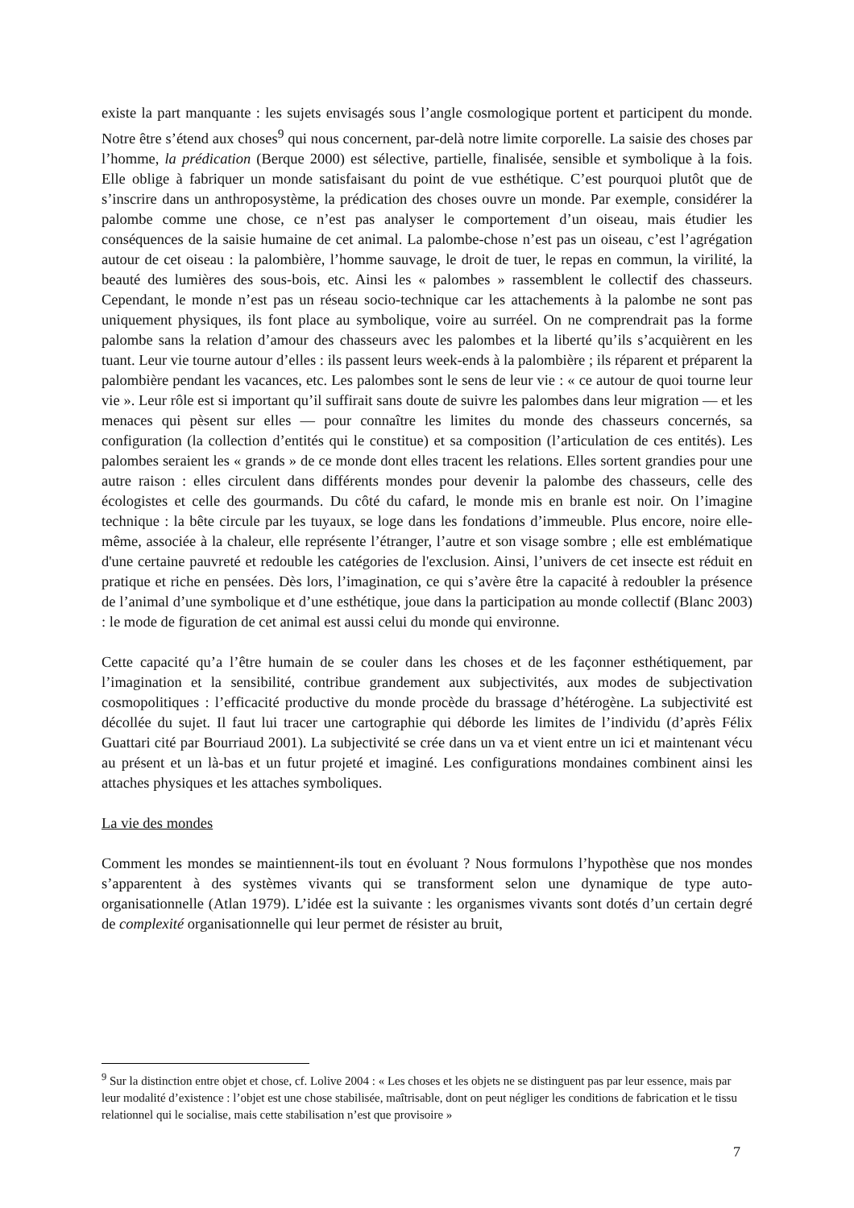existe la part manquante : les sujets envisagés sous l’angle cosmologique portent et participent du monde. Notre être s’étend aux choses<sup>9</sup> qui nous concernent, par-delà notre limite corporelle. La saisie des choses par l’homme, la prédication (Berque 2000) est sélective, partielle, finalisée, sensible et symbolique à la fois. Elle oblige à fabriquer un monde satisfaisant du point de vue esthétique. C’est pourquoi plutôt que de s’inscrire dans un anthroposystème, la prédication des choses ouvre un monde. Par exemple, considérer la palombe comme une chose, ce n’est pas analyser le comportement d’un oiseau, mais étudier les conséquences de la saisie humaine de cet animal. La palombe-chose n’est pas un oiseau, c’est l’agrégation autour de cet oiseau : la palombière, l’homme sauvage, le droit de tuer, le repas en commun, la virilité, la beauté des lumières des sous-bois, etc. Ainsi les « palombes » rassemblent le collectif des chasseurs. Cependant, le monde n’est pas un réseau socio-technique car les attachements à la palombe ne sont pas uniquement physiques, ils font place au symbolique, voire au surréel. On ne comprendrait pas la forme palombe sans la relation d’amour des chasseurs avec les palombes et la liberté qu’ils s’acquièrent en les tuant. Leur vie tourne autour d’elles : ils passent leurs week-ends à la palombière ; ils réparent et préparent la palombière pendant les vacances, etc. Les palombes sont le sens de leur vie : « ce autour de quoi tourne leur vie ». Leur rôle est si important qu’il suffirait sans doute de suivre les palombes dans leur migration — et les menaces qui pèsent sur elles — pour connaître les limites du monde des chasseurs concernés, sa configuration (la collection d’entités qui le constitue) et sa composition (l’articulation de ces entités). Les palombes seraient les « grands » de ce monde dont elles tracent les relations. Elles sortent grandies pour une autre raison : elles circulent dans différents mondes pour devenir la palombe des chasseurs, celle des écologistes et celle des gourmands. Du côté du cafard, le monde mis en branle est noir. On l’imagine technique : la bête circule par les tuyaux, se loge dans les fondations d’immeuble. Plus encore, noire elle-même, associée à la chaleur, elle représente l’étranger, l’autre et son visage sombre ; elle est emblématique d'une certaine pauvreté et redouble les catégories de l'exclusion. Ainsi, l’univers de cet insecte est réduit en pratique et riche en pensées. Dès lors, l’imagination, ce qui s’avère être la capacité à redoubler la présence de l’animal d’une symbolique et d’une esthétique, joue dans la participation au monde collectif (Blanc 2003) : le mode de figuration de cet animal est aussi celui du monde qui environne.
Cette capacité qu’a l’être humain de se couler dans les choses et de les façonner esthétiquement, par l’imagination et la sensibilité, contribue grandement aux subjectivités, aux modes de subjectivation cosmopolitiques : l’efficacité productive du monde procède du brassage d’hétérogène. La subjectivité est décollée du sujet. Il faut lui tracer une cartographie qui déborde les limites de l’individu (d’après Félix Guattari cité par Bourriaud 2001). La subjectivité se crée dans un va et vient entre un ici et maintenant vécu au présent et un là-bas et un futur projeté et imaginé. Les configurations mondaines combinent ainsi les attaches physiques et les attaches symboliques.
La vie des mondes
Comment les mondes se maintiennent-ils tout en évoluant ? Nous formulons l’hypothèse que nos mondes s’apparentent à des systèmes vivants qui se transforment selon une dynamique de type auto-organisationnelle (Atlan 1979). L’idée est la suivante : les organismes vivants sont dotés d’un certain degré de complexité organisationnelle qui leur permet de résister au bruit,
<sup>9</sup> Sur la distinction entre objet et chose, cf. Lolive 2004 : « Les choses et les objets ne se distinguent pas par leur essence, mais par leur modalité d’existence : l’objet est une chose stabilisée, maîtrisable, dont on peut négliger les conditions de fabrication et le tissu relationnel qui le socialise, mais cette stabilisation n’est que provisoire »
7